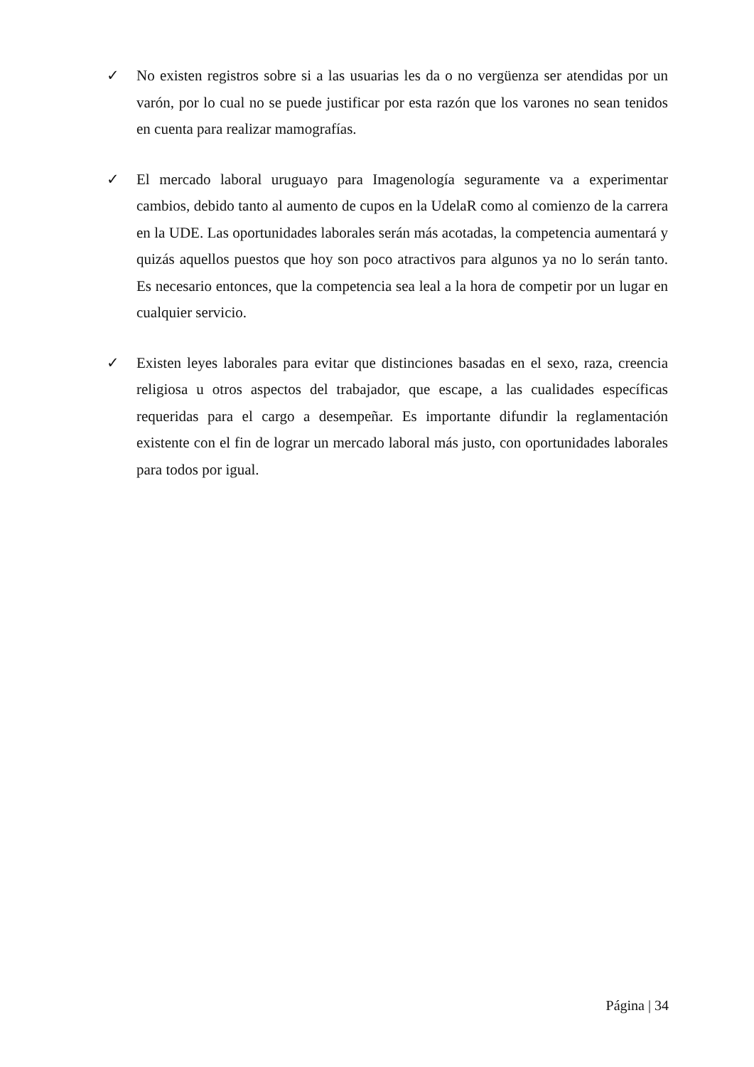✓ No existen registros sobre si a las usuarias les da o no vergüenza ser atendidas por un varón, por lo cual no se puede justificar por esta razón que los varones no sean tenidos en cuenta para realizar mamografías.
✓ El mercado laboral uruguayo para Imagenología seguramente va a experimentar cambios, debido tanto al aumento de cupos en la UdelaR como al comienzo de la carrera en la UDE. Las oportunidades laborales serán más acotadas, la competencia aumentará y quizás aquellos puestos que hoy son poco atractivos para algunos ya no lo serán tanto. Es necesario entonces, que la competencia sea leal a la hora de competir por un lugar en cualquier servicio.
✓ Existen leyes laborales para evitar que distinciones basadas en el sexo, raza, creencia religiosa u otros aspectos del trabajador, que escape, a las cualidades específicas requeridas para el cargo a desempeñar. Es importante difundir la reglamentación existente con el fin de lograr un mercado laboral más justo, con oportunidades laborales para todos por igual.
Página | 34